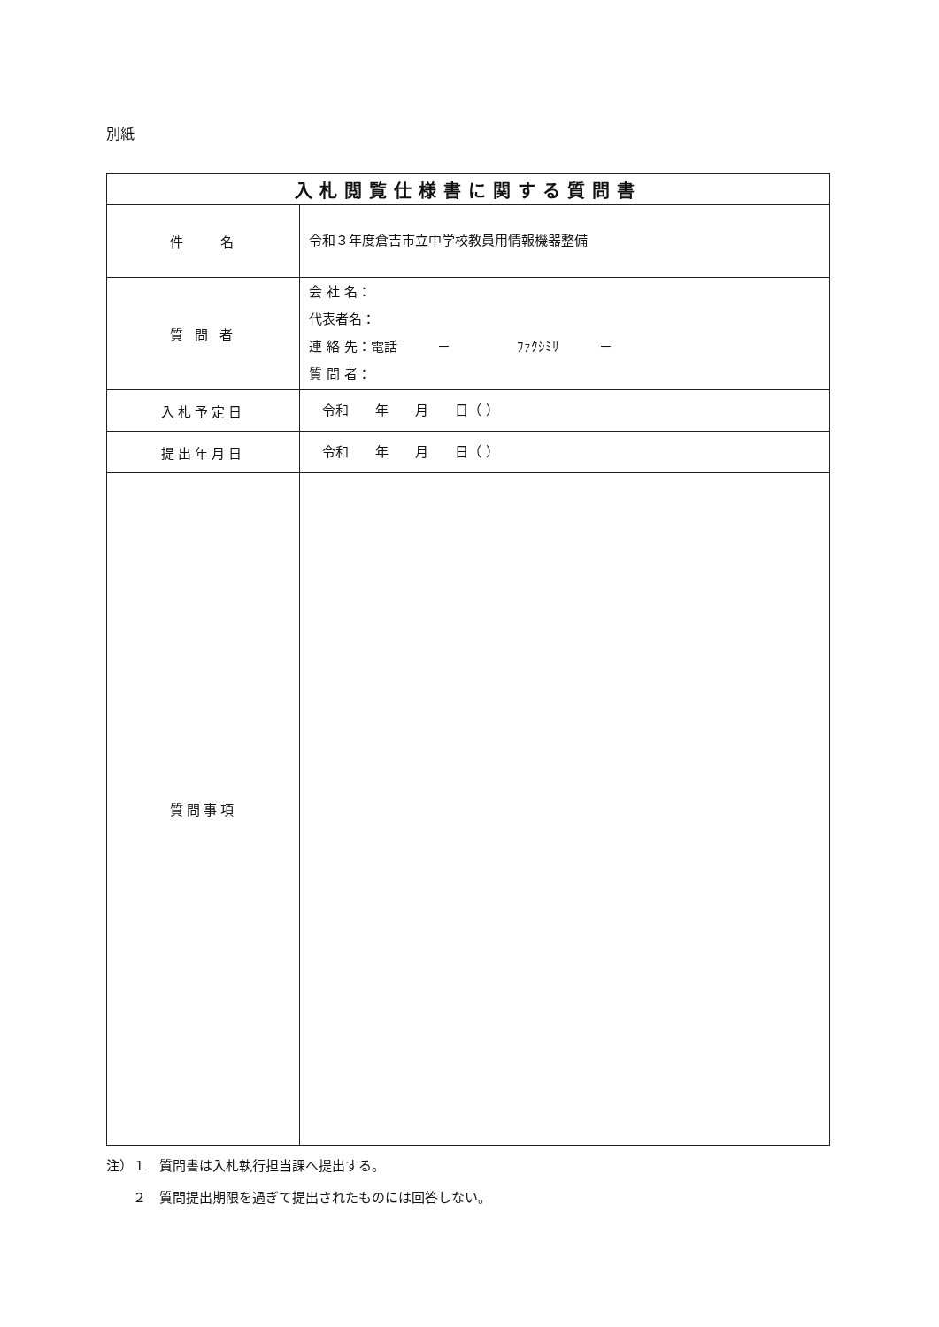別紙
| 入札閲覧仕様書に関する質問書 | |
| --- | --- |
| 件 名 | 令和３年度倉吉市立中学校教員用情報機器整備 |
| 質 問 者 | 会 社 名： 代表者名： 連 絡 先：電話 － ﾌｧｸｼﾐﾘ － 質 問 者： |
| 入札予定日 | 令和 年 月 日（ ） |
| 提出年月日 | 令和 年 月 日（ ） |
| 質問事項 | |
注）１　質問書は入札執行担当課へ提出する。
　　２　質問提出期限を過ぎて提出されたものには回答しない。